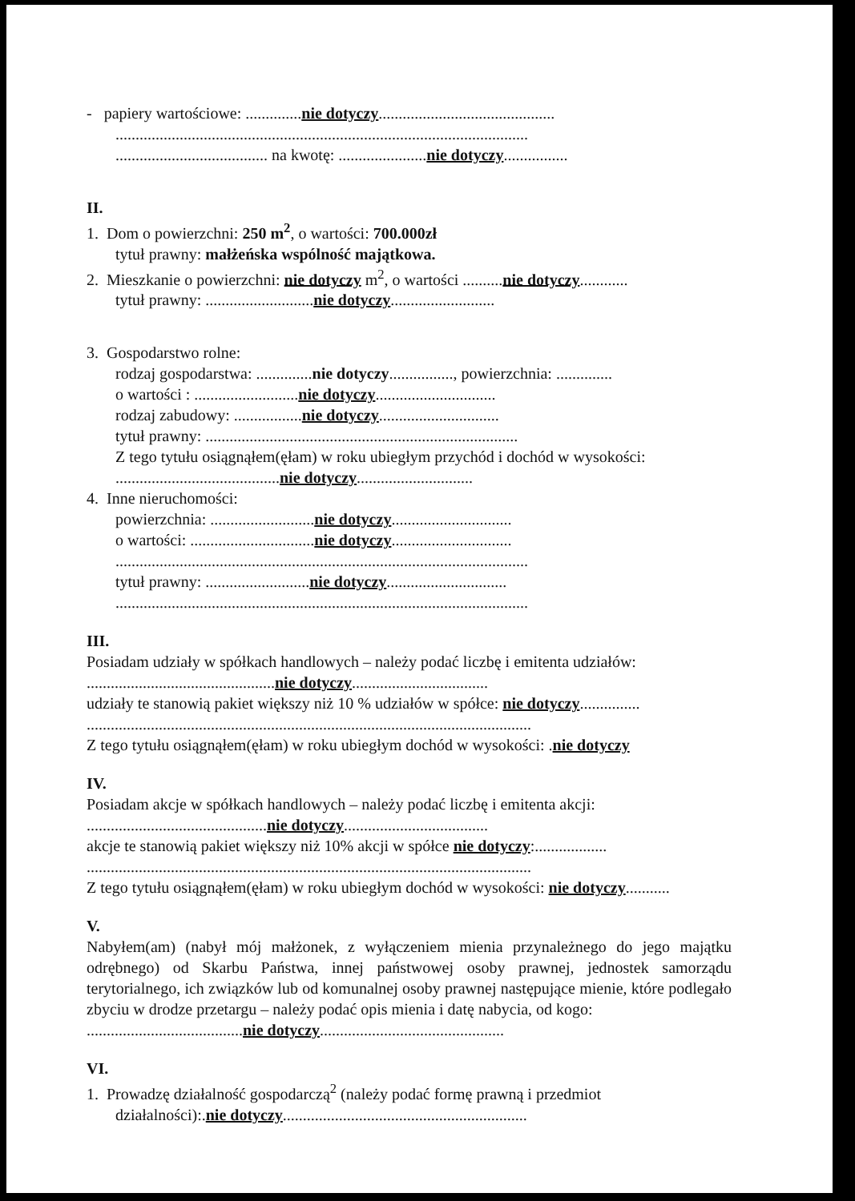- papiery wartościowe: ..............nie dotyczy............................................
.......................................................................................................
...................................... na kwotę: ......................nie dotyczy................
II.
1. Dom o powierzchni: 250 m<sup>2</sup>, o wartości: 700.000zł
tytuł prawny: małżeńska wspólność majątkowa.
2. Mieszkanie o powierzchni: nie dotyczy m<sup>2</sup>, o wartości ..........nie dotyczy............
tytuł prawny: ...........................nie dotyczy..........................
3. Gospodarstwo rolne:
rodzaj gospodarstwa: ..............nie dotyczy................, powierzchnia: ..............
o wartości : ..........................nie dotyczy..............................
rodzaj zabudowy: .................nie dotyczy..............................
tytuł prawny: ..............................................................................
Z tego tytułu osiągnąłem(ęłam) w roku ubiegłym przychód i dochód w wysokości:
.........................................nie dotyczy.............................
4. Inne nieruchomości:
powierzchnia: ..........................nie dotyczy..............................
o wartości: ...............................nie dotyczy..............................
.......................................................................................................
tytuł prawny: ..........................nie dotyczy..............................
.......................................................................................................
III.
Posiadam udziały w spółkach handlowych – należy podać liczbę i emitenta udziałów:
...............................................nie dotyczy..................................
udziały te stanowią pakiet większy niż 10 % udziałów w spółce: nie dotyczy...............
...............................................................................................................
Z tego tytułu osiągnąłem(ęłam) w roku ubiegłym dochód w wysokości: .nie dotyczy
IV.
Posiadam akcje w spółkach handlowych – należy podać liczbę i emitenta akcji:
.............................................nie dotyczy....................................
akcje te stanowią pakiet większy niż 10% akcji w spółce nie dotyczy:..................
...............................................................................................................
Z tego tytułu osiągnąłem(ęłam) w roku ubiegłym dochód w wysokości: nie dotyczy...........
V.
Nabyłem(am) (nabył mój małżonek, z wyłączeniem mienia przynależnego do jego majątku odrębnego) od Skarbu Państwa, innej państwowej osoby prawnej, jednostek samorządu terytorialnego, ich związków lub od komunalnej osoby prawnej następujące mienie, które podlegało zbyciu w drodze przetargu – należy podać opis mienia i datę nabycia, od kogo:
.......................................nie dotyczy..............................................
VI.
1. Prowadzę działalność gospodarczą<sup>2</sup> (należy podać formę prawną i przedmiot
działalności):.nie dotyczy.............................................................